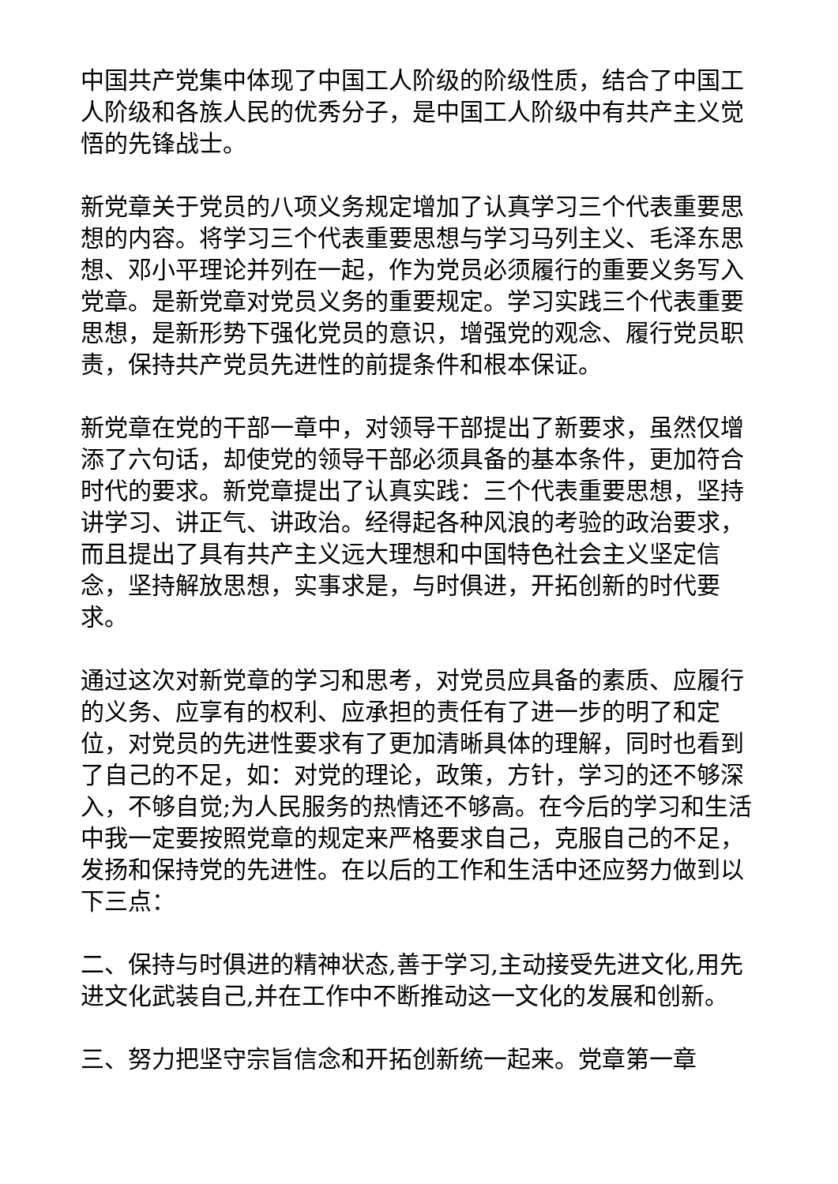中国共产党集中体现了中国工人阶级的阶级性质，结合了中国工人阶级和各族人民的优秀分子，是中国工人阶级中有共产主义觉悟的先锋战士。
新党章关于党员的八项义务规定增加了认真学习三个代表重要思想的内容。将学习三个代表重要思想与学习马列主义、毛泽东思想、邓小平理论并列在一起，作为党员必须履行的重要义务写入党章。是新党章对党员义务的重要规定。学习实践三个代表重要思想，是新形势下强化党员的意识，增强党的观念、履行党员职责，保持共产党员先进性的前提条件和根本保证。
新党章在党的干部一章中，对领导干部提出了新要求，虽然仅增添了六句话，却使党的领导干部必须具备的基本条件，更加符合时代的要求。新党章提出了认真实践：三个代表重要思想，坚持讲学习、讲正气、讲政治。经得起各种风浪的考验的政治要求，而且提出了具有共产主义远大理想和中国特色社会主义坚定信念，坚持解放思想，实事求是，与时俱进，开拓创新的时代要求。
通过这次对新党章的学习和思考，对党员应具备的素质、应履行的义务、应享有的权利、应承担的责任有了进一步的明了和定位，对党员的先进性要求有了更加清晰具体的理解，同时也看到了自己的不足，如：对党的理论，政策，方针，学习的还不够深入，不够自觉;为人民服务的热情还不够高。在今后的学习和生活中我一定要按照党章的规定来严格要求自己，克服自己的不足，发扬和保持党的先进性。在以后的工作和生活中还应努力做到以下三点：
二、保持与时俱进的精神状态,善于学习,主动接受先进文化,用先进文化武装自己,并在工作中不断推动这一文化的发展和创新。
三、努力把坚守宗旨信念和开拓创新统一起来。党章第一章